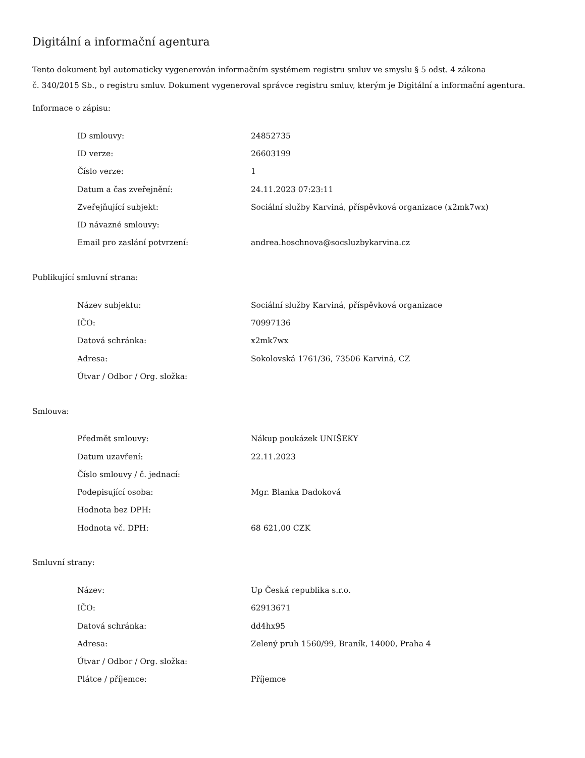Digitální a informační agentura
Tento dokument byl automaticky vygenerován informačním systémem registru smluv ve smyslu § 5 odst. 4 zákona
č. 340/2015 Sb., o registru smluv. Dokument vygeneroval správce registru smluv, kterým je Digitální a informační agentura.
Informace o zápisu:
| ID smlouvy: | 24852735 |
| ID verze: | 26603199 |
| Číslo verze: | 1 |
| Datum a čas zveřejnění: | 24.11.2023 07:23:11 |
| Zveřejňující subjekt: | Sociální služby Karviná, příspěvková organizace (x2mk7wx) |
| ID návazné smlouvy: | |
| Email pro zaslání potvrzení: | andrea.hoschnova@socsluzbykarvina.cz |
Publikující smluvní strana:
| Název subjektu: | Sociální služby Karviná, příspěvková organizace |
| IČO: | 70997136 |
| Datová schránka: | x2mk7wx |
| Adresa: | Sokolovská 1761/36, 73506 Karviná, CZ |
| Útvar / Odbor / Org. složka: | |
Smlouva:
| Předmět smlouvy: | Nákup poukázek UNIŠEKY |
| Datum uzavření: | 22.11.2023 |
| Číslo smlouvy / č. jednací: | |
| Podepisující osoba: | Mgr. Blanka Dadoková |
| Hodnota bez DPH: | |
| Hodnota vč. DPH: | 68 621,00 CZK |
Smluvní strany:
| Název: | Up Česká republika s.r.o. |
| IČO: | 62913671 |
| Datová schránka: | dd4hx95 |
| Adresa: | Zelený pruh 1560/99, Braník, 14000, Praha 4 |
| Útvar / Odbor / Org. složka: | |
| Plátce / příjemce: | Příjemce |